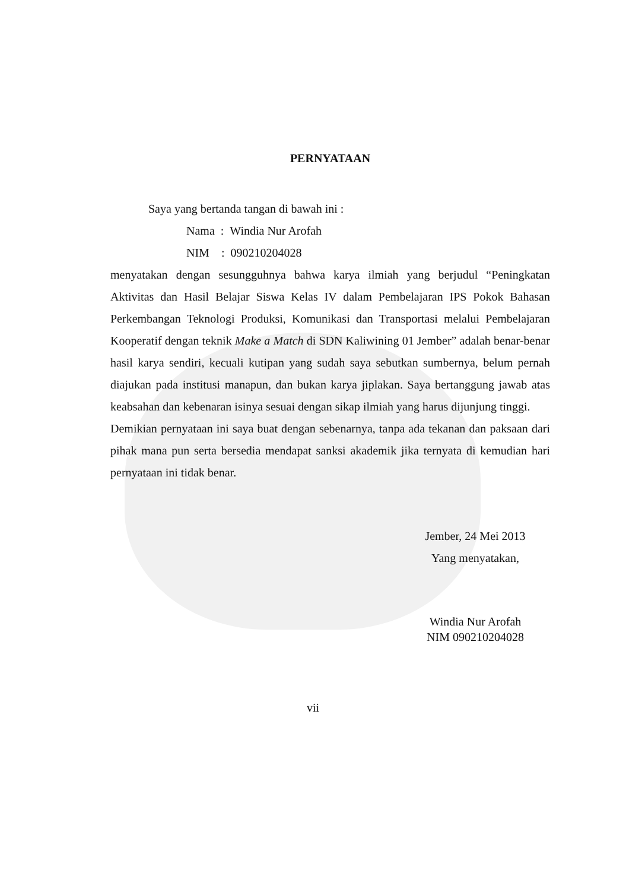PERNYATAAN
Saya yang bertanda tangan di bawah ini :
Nama : Windia Nur Arofah
NIM : 090210204028
menyatakan dengan sesungguhnya bahwa karya ilmiah yang berjudul “Peningkatan Aktivitas dan Hasil Belajar Siswa Kelas IV dalam Pembelajaran IPS Pokok Bahasan Perkembangan Teknologi Produksi, Komunikasi dan Transportasi melalui Pembelajaran Kooperatif dengan teknik Make a Match di SDN Kaliwining 01 Jember” adalah benar-benar hasil karya sendiri, kecuali kutipan yang sudah saya sebutkan sumbernya, belum pernah diajukan pada institusi manapun, dan bukan karya jiplakan. Saya bertanggung jawab atas keabsahan dan kebenaran isinya sesuai dengan sikap ilmiah yang harus dijunjung tinggi.
Demikian pernyataan ini saya buat dengan sebenarnya, tanpa ada tekanan dan paksaan dari pihak mana pun serta bersedia mendapat sanksi akademik jika ternyata di kemudian hari pernyataan ini tidak benar.
Jember, 24 Mei 2013
Yang menyatakan,
Windia Nur Arofah
NIM 090210204028
vii